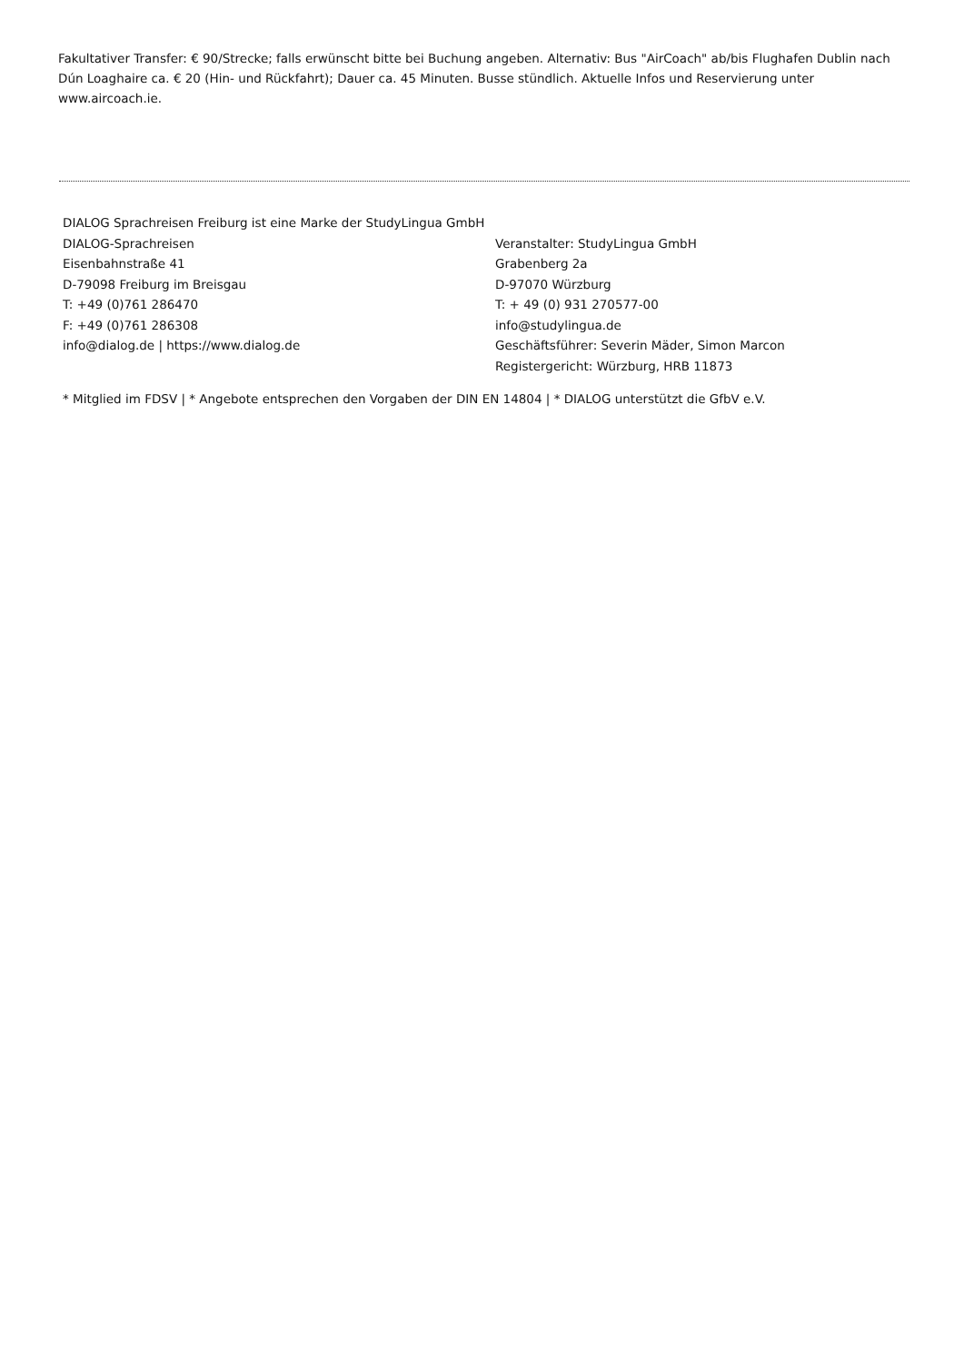Fakultativer Transfer: € 90/Strecke; falls erwünscht bitte bei Buchung angeben. Alternativ: Bus "AirCoach" ab/bis Flughafen Dublin nach Dún Loaghaire ca. € 20 (Hin- und Rückfahrt); Dauer ca. 45 Minuten. Busse stündlich. Aktuelle Infos und Reservierung unter www.aircoach.ie.
DIALOG Sprachreisen Freiburg ist eine Marke der StudyLingua GmbH
DIALOG-Sprachreisen
Eisenbahnstraße 41
D-79098 Freiburg im Breisgau
T: +49 (0)761 286470
F: +49 (0)761 286308
info@dialog.de | https://www.dialog.de
Veranstalter: StudyLingua GmbH
Grabenberg 2a
D-97070 Würzburg
T: + 49 (0) 931 270577-00
info@studylingua.de
Geschäftsführer: Severin Mäder, Simon Marcon
Registergericht: Würzburg, HRB 11873
* Mitglied im FDSV | * Angebote entsprechen den Vorgaben der DIN EN 14804 | * DIALOG unterstützt die GfbV e.V.